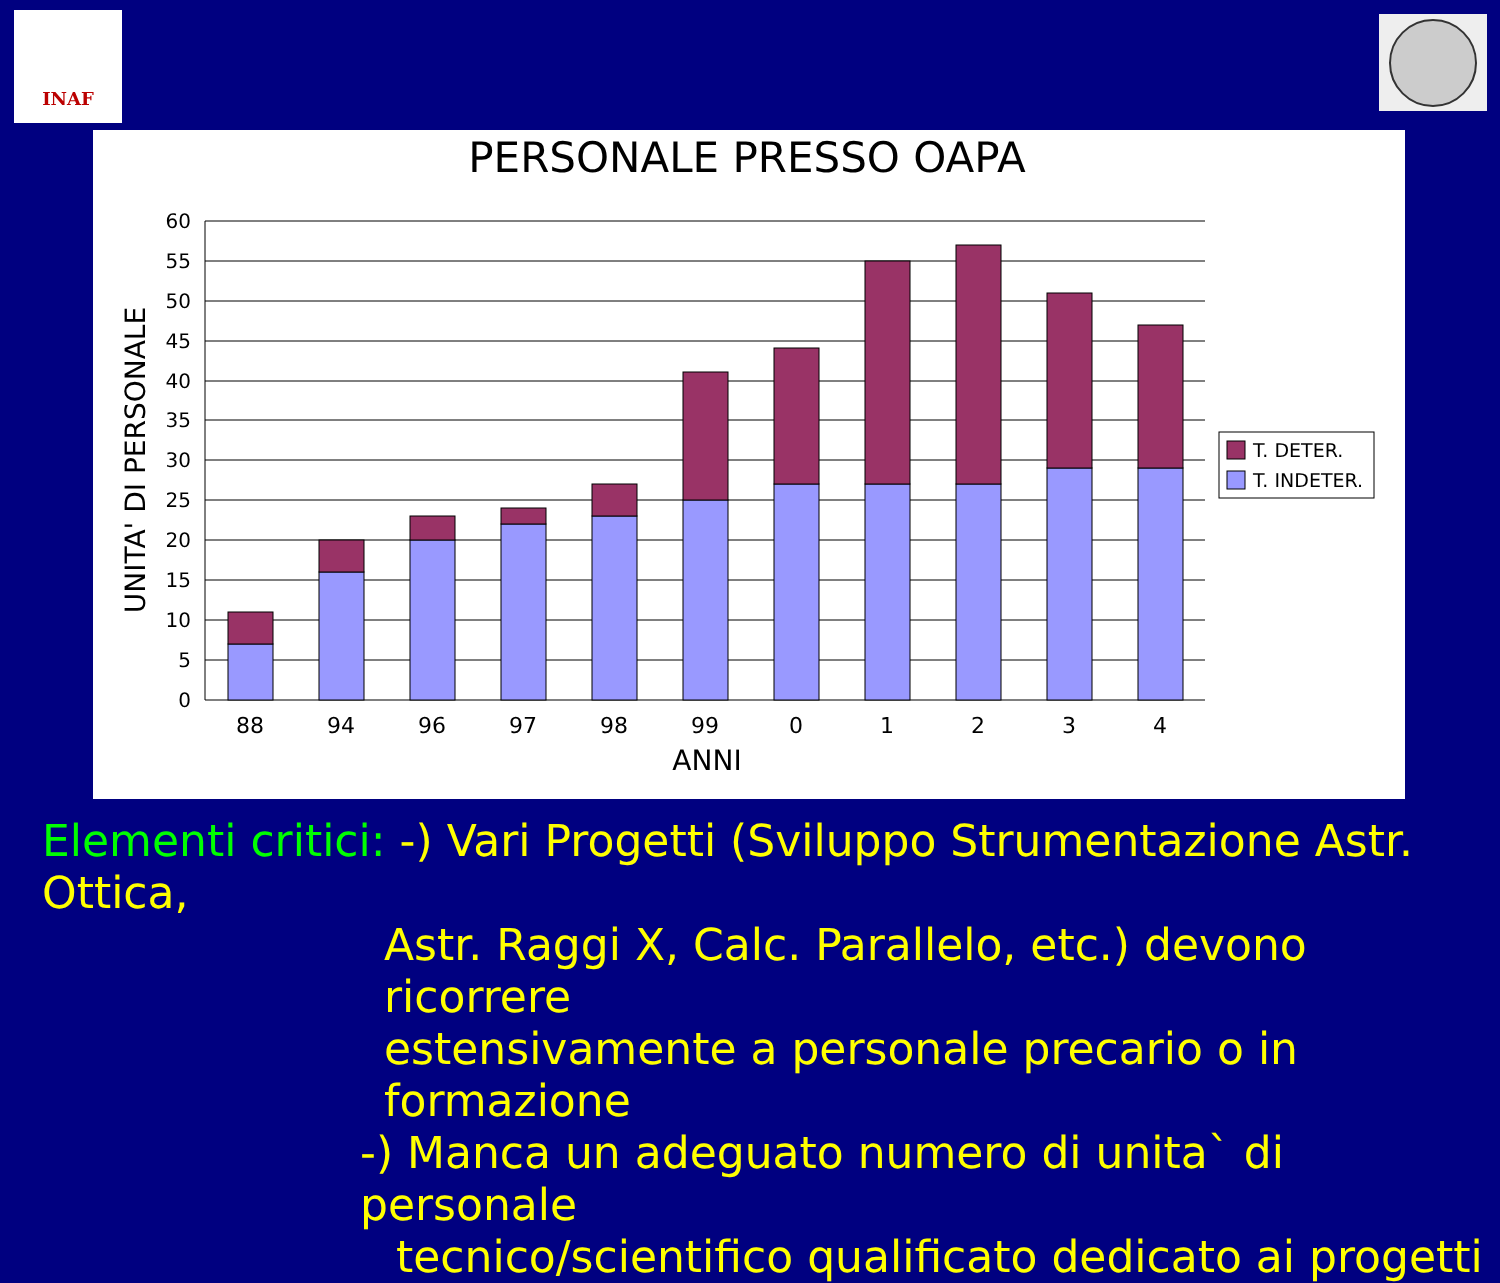INAF
PERSONALE PRESSO OAPA
60
55
50
45
40
35
30
25
20
15
10
5
0
UNITA' DI PERSONALE
88
94
96
97
98
99
0
1
2
3
4
ANNI
T. DETER.
T. INDETER.
Elementi critici: -) Vari Progetti (Sviluppo Strumentazione Astr. Ottica,
Astr. Raggi X, Calc. Parallelo, etc.) devono ricorrere
estensivamente a personale precario o in formazione
-) Manca un adeguato numero di unita` di personale
tecnico/scientifico qualificato dedicato ai progetti